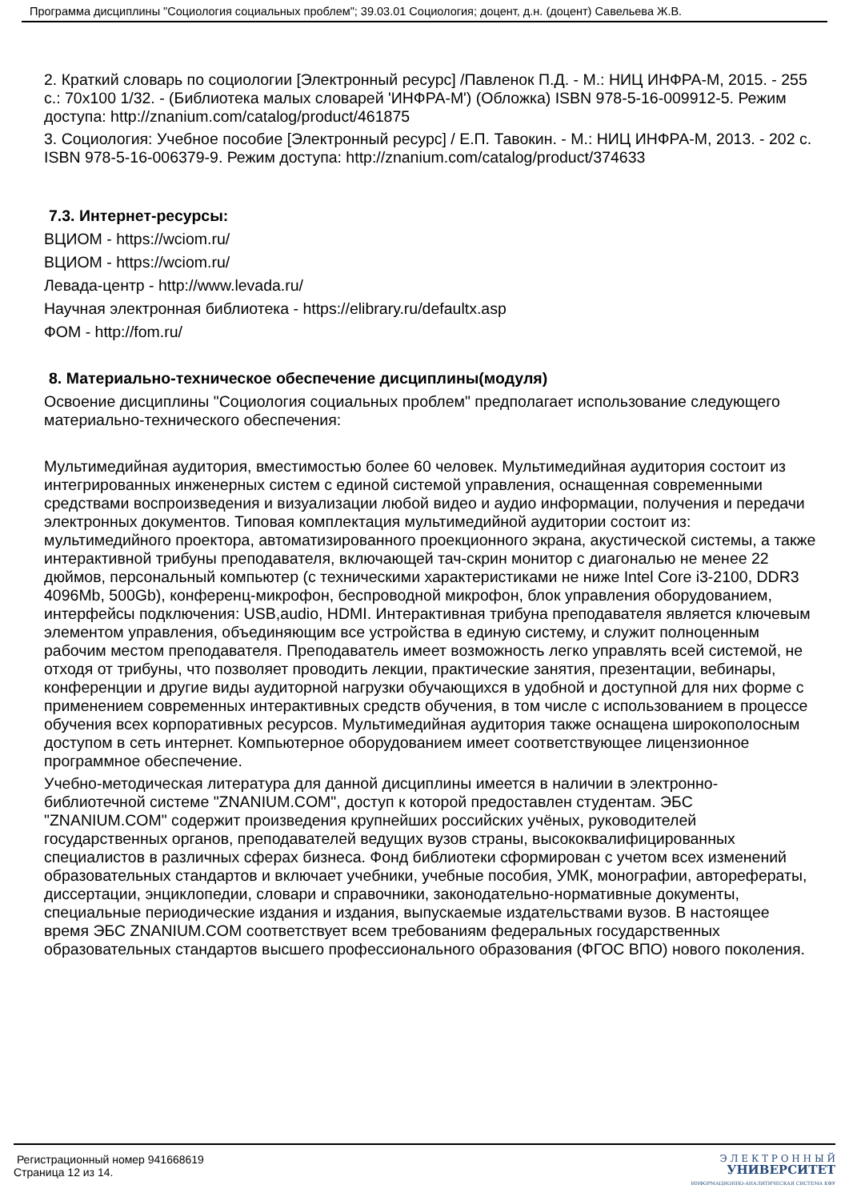Программа дисциплины "Социология социальных проблем"; 39.03.01 Социология; доцент, д.н. (доцент) Савельева Ж.В.
2. Краткий словарь по социологии [Электронный ресурс] /Павленок П.Д. - М.: НИЦ ИНФРА-М, 2015. - 255 с.: 70x100 1/32. - (Библиотека малых словарей 'ИНФРА-М') (Обложка) ISBN 978-5-16-009912-5. Режим доступа: http://znanium.com/catalog/product/461875
3. Социология: Учебное пособие [Электронный ресурс] / Е.П. Тавокин. - М.: НИЦ ИНФРА-М, 2013. - 202 с. ISBN 978-5-16-006379-9. Режим доступа: http://znanium.com/catalog/product/374633
7.3. Интернет-ресурсы:
ВЦИОМ - https://wciom.ru/
ВЦИОМ - https://wciom.ru/
Левада-центр - http://www.levada.ru/
Научная электронная библиотека - https://elibrary.ru/defaultx.asp
ФОМ - http://fom.ru/
8. Материально-техническое обеспечение дисциплины(модуля)
Освоение дисциплины "Социология социальных проблем" предполагает использование следующего материально-технического обеспечения:
Мультимедийная аудитория, вместимостью более 60 человек. Мультимедийная аудитория состоит из интегрированных инженерных систем с единой системой управления, оснащенная современными средствами воспроизведения и визуализации любой видео и аудио информации, получения и передачи электронных документов. Типовая комплектация мультимедийной аудитории состоит из: мультимедийного проектора, автоматизированного проекционного экрана, акустической системы, а также интерактивной трибуны преподавателя, включающей тач-скрин монитор с диагональю не менее 22 дюймов, персональный компьютер (с техническими характеристиками не ниже Intel Core i3-2100, DDR3 4096Mb, 500Gb), конференц-микрофон, беспроводной микрофон, блок управления оборудованием, интерфейсы подключения: USB,audio, HDMI. Интерактивная трибуна преподавателя является ключевым элементом управления, объединяющим все устройства в единую систему, и служит полноценным рабочим местом преподавателя. Преподаватель имеет возможность легко управлять всей системой, не отходя от трибуны, что позволяет проводить лекции, практические занятия, презентации, вебинары, конференции и другие виды аудиторной нагрузки обучающихся в удобной и доступной для них форме с применением современных интерактивных средств обучения, в том числе с использованием в процессе обучения всех корпоративных ресурсов. Мультимедийная аудитория также оснащена широкополосным доступом в сеть интернет. Компьютерное оборудованием имеет соответствующее лицензионное программное обеспечение.
Учебно-методическая литература для данной дисциплины имеется в наличии в электронно-библиотечной системе "ZNANIUM.COM", доступ к которой предоставлен студентам. ЭБС "ZNANIUM.COM" содержит произведения крупнейших российских учёных, руководителей государственных органов, преподавателей ведущих вузов страны, высококвалифицированных специалистов в различных сферах бизнеса. Фонд библиотеки сформирован с учетом всех изменений образовательных стандартов и включает учебники, учебные пособия, УМК, монографии, авторефераты, диссертации, энциклопедии, словари и справочники, законодательно-нормативные документы, специальные периодические издания и издания, выпускаемые издательствами вузов. В настоящее время ЭБС ZNANIUM.COM соответствует всем требованиям федеральных государственных образовательных стандартов высшего профессионального образования (ФГОС ВПО) нового поколения.
Регистрационный номер 941668619
Страница 12 из 14.
Э Л Е К Т Р О Н Н Ы Й
УНИВЕРСИТЕТ
ИНФОРМАЦИОННО-АНАЛИТИЧЕСКАЯ СИСТЕМА КФУ